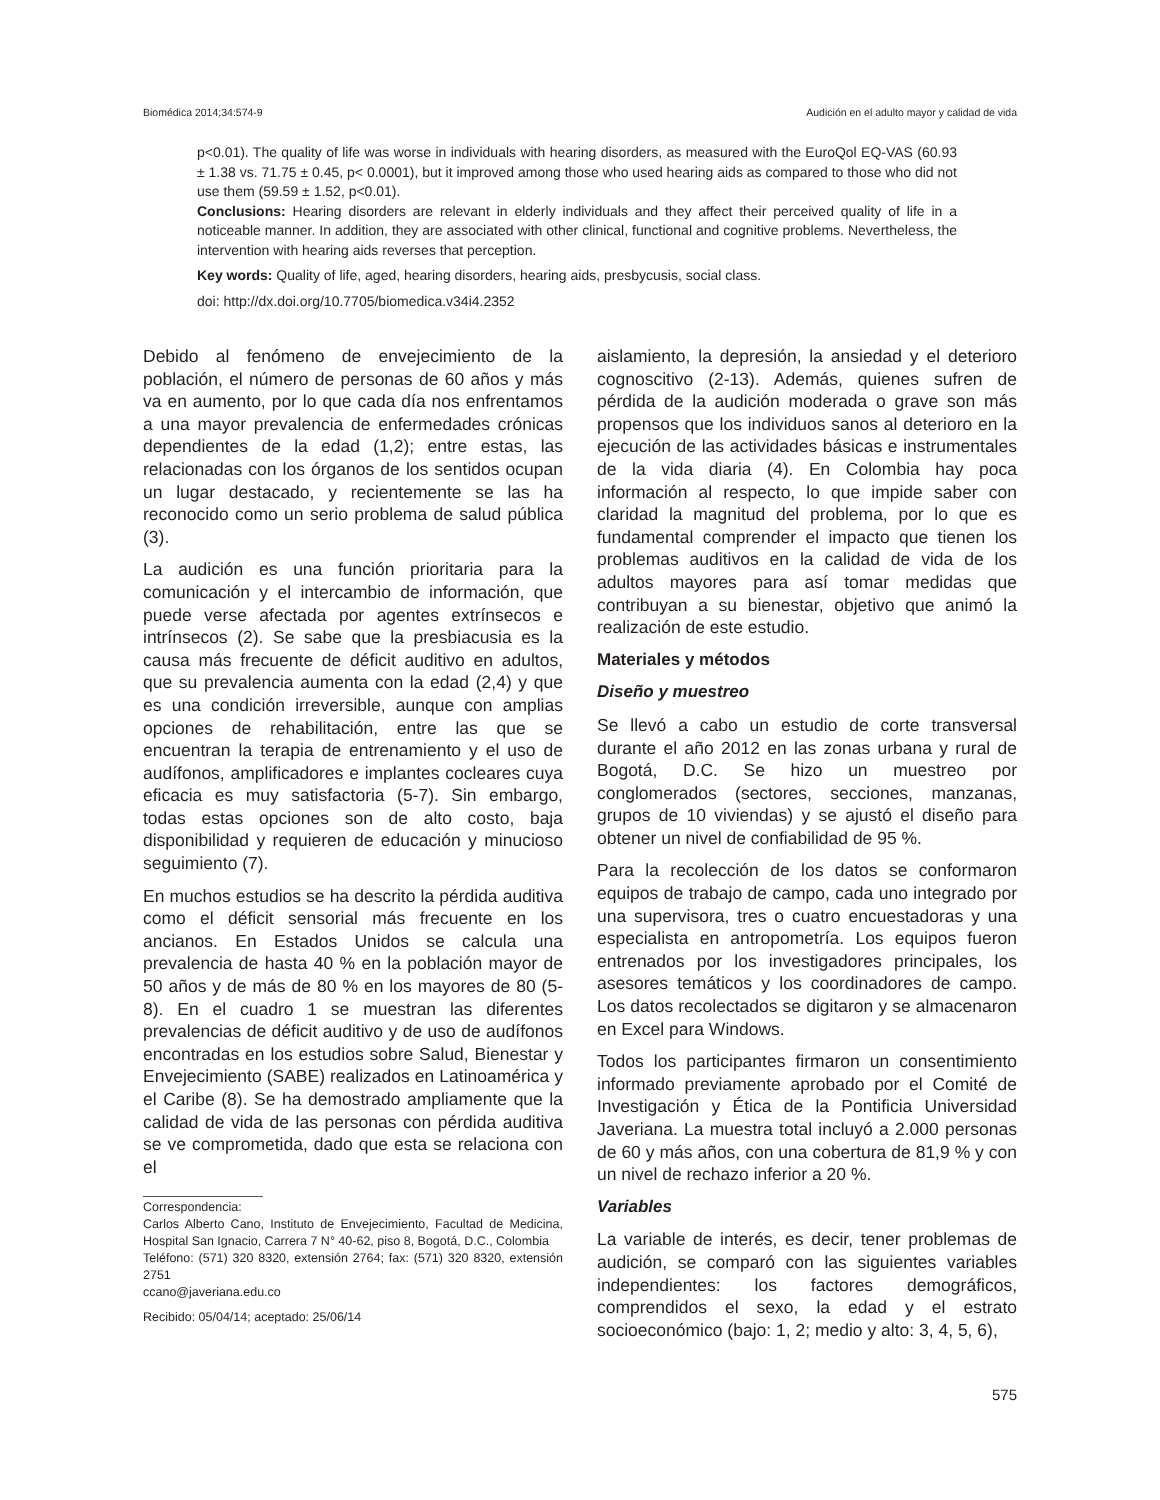Biomédica 2014;34:574-9 Audición en el adulto mayor y calidad de vida
p<0.01). The quality of life was worse in individuals with hearing disorders, as measured with the EuroQol EQ-VAS (60.93 ± 1.38 vs. 71.75 ± 0.45, p< 0.0001), but it improved among those who used hearing aids as compared to those who did not use them (59.59 ± 1.52, p<0.01).
Conclusions: Hearing disorders are relevant in elderly individuals and they affect their perceived quality of life in a noticeable manner. In addition, they are associated with other clinical, functional and cognitive problems. Nevertheless, the intervention with hearing aids reverses that perception.
Key words: Quality of life, aged, hearing disorders, hearing aids, presbycusis, social class.
doi: http://dx.doi.org/10.7705/biomedica.v34i4.2352
Debido al fenómeno de envejecimiento de la población, el número de personas de 60 años y más va en aumento, por lo que cada día nos enfrentamos a una mayor prevalencia de enfermedades crónicas dependientes de la edad (1,2); entre estas, las relacionadas con los órganos de los sentidos ocupan un lugar destacado, y recientemente se las ha reconocido como un serio problema de salud pública (3).
La audición es una función prioritaria para la comunicación y el intercambio de información, que puede verse afectada por agentes extrínsecos e intrínsecos (2). Se sabe que la presbiacusia es la causa más frecuente de déficit auditivo en adultos, que su prevalencia aumenta con la edad (2,4) y que es una condición irreversible, aunque con amplias opciones de rehabilitación, entre las que se encuentran la terapia de entrenamiento y el uso de audífonos, amplificadores e implantes cocleares cuya eficacia es muy satisfactoria (5-7). Sin embargo, todas estas opciones son de alto costo, baja disponibilidad y requieren de educación y minucioso seguimiento (7).
En muchos estudios se ha descrito la pérdida auditiva como el déficit sensorial más frecuente en los ancianos. En Estados Unidos se calcula una prevalencia de hasta 40 % en la población mayor de 50 años y de más de 80 % en los mayores de 80 (5-8). En el cuadro 1 se muestran las diferentes prevalencias de déficit auditivo y de uso de audífonos encontradas en los estudios sobre Salud, Bienestar y Envejecimiento (SABE) realizados en Latinoamérica y el Caribe (8). Se ha demostrado ampliamente que la calidad de vida de las personas con pérdida auditiva se ve comprometida, dado que esta se relaciona con el
Correspondencia:
Carlos Alberto Cano, Instituto de Envejecimiento, Facultad de Medicina, Hospital San Ignacio, Carrera 7 N° 40-62, piso 8, Bogotá, D.C., Colombia
Teléfono: (571) 320 8320, extensión 2764; fax: (571) 320 8320, extensión 2751
ccano@javeriana.edu.co
Recibido: 05/04/14; aceptado: 25/06/14
aislamiento, la depresión, la ansiedad y el deterioro cognoscitivo (2-13). Además, quienes sufren de pérdida de la audición moderada o grave son más propensos que los individuos sanos al deterioro en la ejecución de las actividades básicas e instrumentales de la vida diaria (4). En Colombia hay poca información al respecto, lo que impide saber con claridad la magnitud del problema, por lo que es fundamental comprender el impacto que tienen los problemas auditivos en la calidad de vida de los adultos mayores para así tomar medidas que contribuyan a su bienestar, objetivo que animó la realización de este estudio.
Materiales y métodos
Diseño y muestreo
Se llevó a cabo un estudio de corte transversal durante el año 2012 en las zonas urbana y rural de Bogotá, D.C. Se hizo un muestreo por conglomerados (sectores, secciones, manzanas, grupos de 10 viviendas) y se ajustó el diseño para obtener un nivel de confiabilidad de 95 %.
Para la recolección de los datos se conformaron equipos de trabajo de campo, cada uno integrado por una supervisora, tres o cuatro encuestadoras y una especialista en antropometría. Los equipos fueron entrenados por los investigadores principales, los asesores temáticos y los coordinadores de campo. Los datos recolectados se digitaron y se almacenaron en Excel para Windows.
Todos los participantes firmaron un consentimiento informado previamente aprobado por el Comité de Investigación y Ética de la Pontificia Universidad Javeriana. La muestra total incluyó a 2.000 personas de 60 y más años, con una cobertura de 81,9 % y con un nivel de rechazo inferior a 20 %.
Variables
La variable de interés, es decir, tener problemas de audición, se comparó con las siguientes variables independientes: los factores demográficos, comprendidos el sexo, la edad y el estrato socioeconómico (bajo: 1, 2; medio y alto: 3, 4, 5, 6),
575